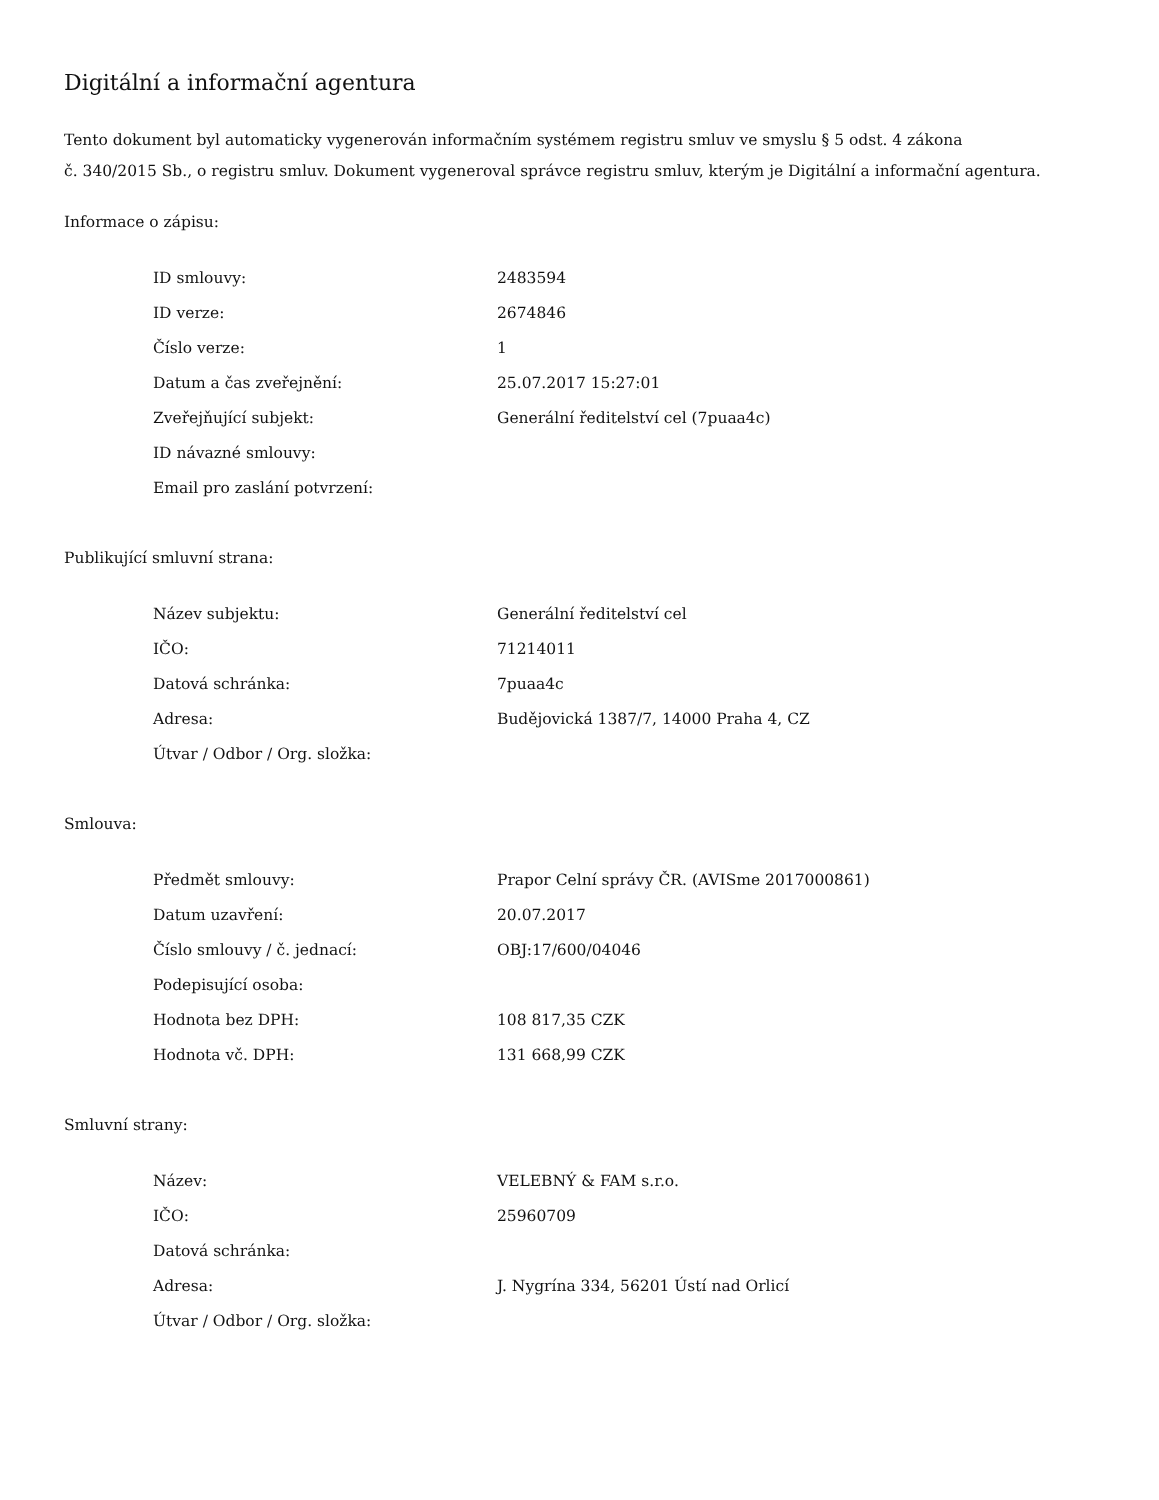Digitální a informační agentura
Tento dokument byl automaticky vygenerován informačním systémem registru smluv ve smyslu § 5 odst. 4 zákona
č. 340/2015 Sb., o registru smluv. Dokument vygeneroval správce registru smluv, kterým je Digitální a informační agentura.
Informace o zápisu:
| ID smlouvy: | 2483594 |
| ID verze: | 2674846 |
| Číslo verze: | 1 |
| Datum a čas zveřejnění: | 25.07.2017 15:27:01 |
| Zveřejňující subjekt: | Generální ředitelství cel (7puaa4c) |
| ID návazné smlouvy: | |
| Email pro zaslání potvrzení: | |
Publikující smluvní strana:
| Název subjektu: | Generální ředitelství cel |
| IČO: | 71214011 |
| Datová schránka: | 7puaa4c |
| Adresa: | Budějovická 1387/7, 14000 Praha 4, CZ |
| Útvar / Odbor / Org. složka: | |
Smlouva:
| Předmět smlouvy: | Prapor Celní správy ČR. (AVISme 2017000861) |
| Datum uzavření: | 20.07.2017 |
| Číslo smlouvy / č. jednací: | OBJ:17/600/04046 |
| Podepisující osoba: | |
| Hodnota bez DPH: | 108 817,35 CZK |
| Hodnota vč. DPH: | 131 668,99 CZK |
Smluvní strany:
| Název: | VELEBNÝ & FAM s.r.o. |
| IČO: | 25960709 |
| Datová schránka: | |
| Adresa: | J. Nygrína 334, 56201 Ústí nad Orlicí |
| Útvar / Odbor / Org. složka: | |